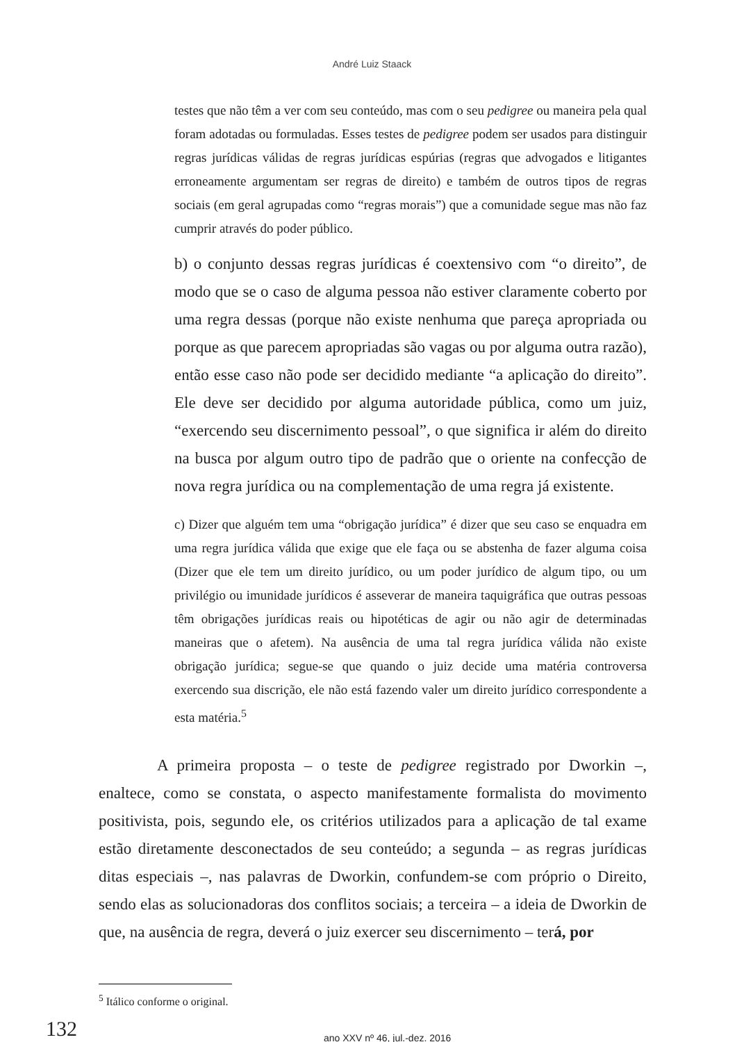André Luiz Staack
testes que não têm a ver com seu conteúdo, mas com o seu pedigree ou maneira pela qual foram adotadas ou formuladas. Esses testes de pedigree podem ser usados para distinguir regras jurídicas válidas de regras jurídicas espúrias (regras que advogados e litigantes erroneamente argumentam ser regras de direito) e também de outros tipos de regras sociais (em geral agrupadas como “regras morais”) que a comunidade segue mas não faz cumprir através do poder público.
b) o conjunto dessas regras jurídicas é coextensivo com “o direito”, de modo que se o caso de alguma pessoa não estiver claramente coberto por uma regra dessas (porque não existe nenhuma que pareça apropriada ou porque as que parecem apropriadas são vagas ou por alguma outra razão), então esse caso não pode ser decidido mediante “a aplicação do direito”. Ele deve ser decidido por alguma autoridade pública, como um juiz, “exercendo seu discernimento pessoal”, o que significa ir além do direito na busca por algum outro tipo de padrão que o oriente na confecção de nova regra jurídica ou na complementação de uma regra já existente.
c) Dizer que alguém tem uma “obrigação jurídica” é dizer que seu caso se enquadra em uma regra jurídica válida que exige que ele faça ou se abstenha de fazer alguma coisa (Dizer que ele tem um direito jurídico, ou um poder jurídico de algum tipo, ou um privilégio ou imunidade jurídicos é asseverar de maneira taquigráfica que outras pessoas têm obrigações jurídicas reais ou hipotéticas de agir ou não agir de determinadas maneiras que o afetem). Na ausência de uma tal regra jurídica válida não existe obrigação jurídica; segue-se que quando o juiz decide uma matéria controversa exercendo sua discrição, ele não está fazendo valer um direito jurídico correspondente a esta matéria.<sup>5</sup>
A primeira proposta – o teste de pedigree registrado por Dworkin –, enaltece, como se constata, o aspecto manifestamente formalista do movimento positivista, pois, segundo ele, os critérios utilizados para a aplicação de tal exame estão diretamente desconectados de seu conteúdo; a segunda – as regras jurídicas ditas especiais –, nas palavras de Dworkin, confundem-se com próprio o Direito, sendo elas as solucionadoras dos conflitos sociais; a terceira – a ideia de Dworkin de que, na ausência de regra, deverá o juiz exercer seu discernimento – terá, por
<sup>5</sup> Itálico conforme o original.
132 ano XXV nº 46, jul.-dez. 2016